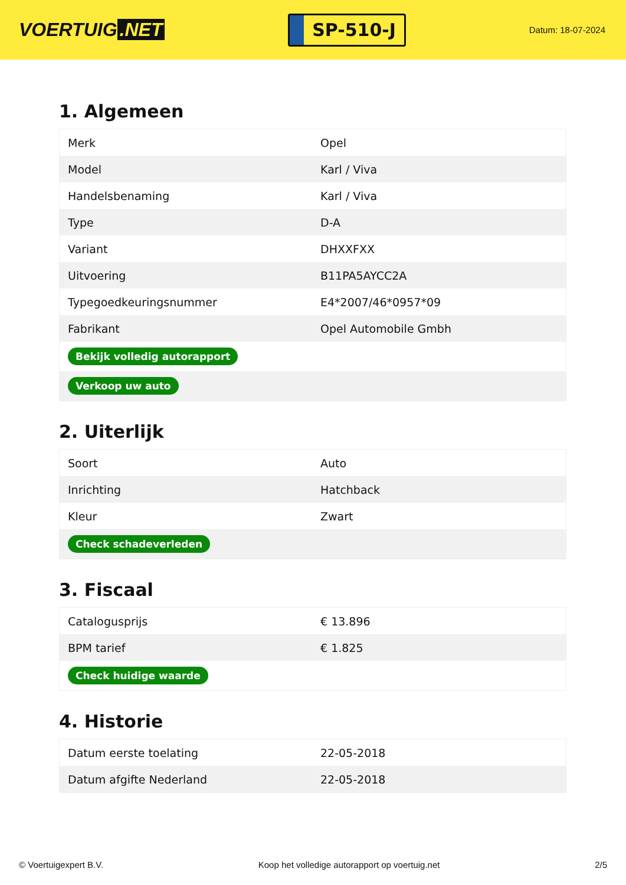VOERTUIG.NET
SP-510-J
Datum: 18-07-2024
1. Algemeen
| Merk | Opel |
| Model | Karl / Viva |
| Handelsbenaming | Karl / Viva |
| Type | D-A |
| Variant | DHXXFXX |
| Uitvoering | B11PA5AYCC2A |
| Typegoedkeuringsnummer | E4*2007/46*0957*09 |
| Fabrikant | Opel Automobile Gmbh |
| Bekijk volledig autorapport | |
| Verkoop uw auto | |
2. Uiterlijk
| Soort | Auto |
| Inrichting | Hatchback |
| Kleur | Zwart |
| Check schadeverleden | |
3. Fiscaal
| Catalogusprijs | € 13.896 |
| BPM tarief | € 1.825 |
| Check huidige waarde | |
4. Historie
| Datum eerste toelating | 22-05-2018 |
| Datum afgifte Nederland | 22-05-2018 |
© Voertuigexpert B.V. Koop het volledige autorapport op voertuig.net 2/5